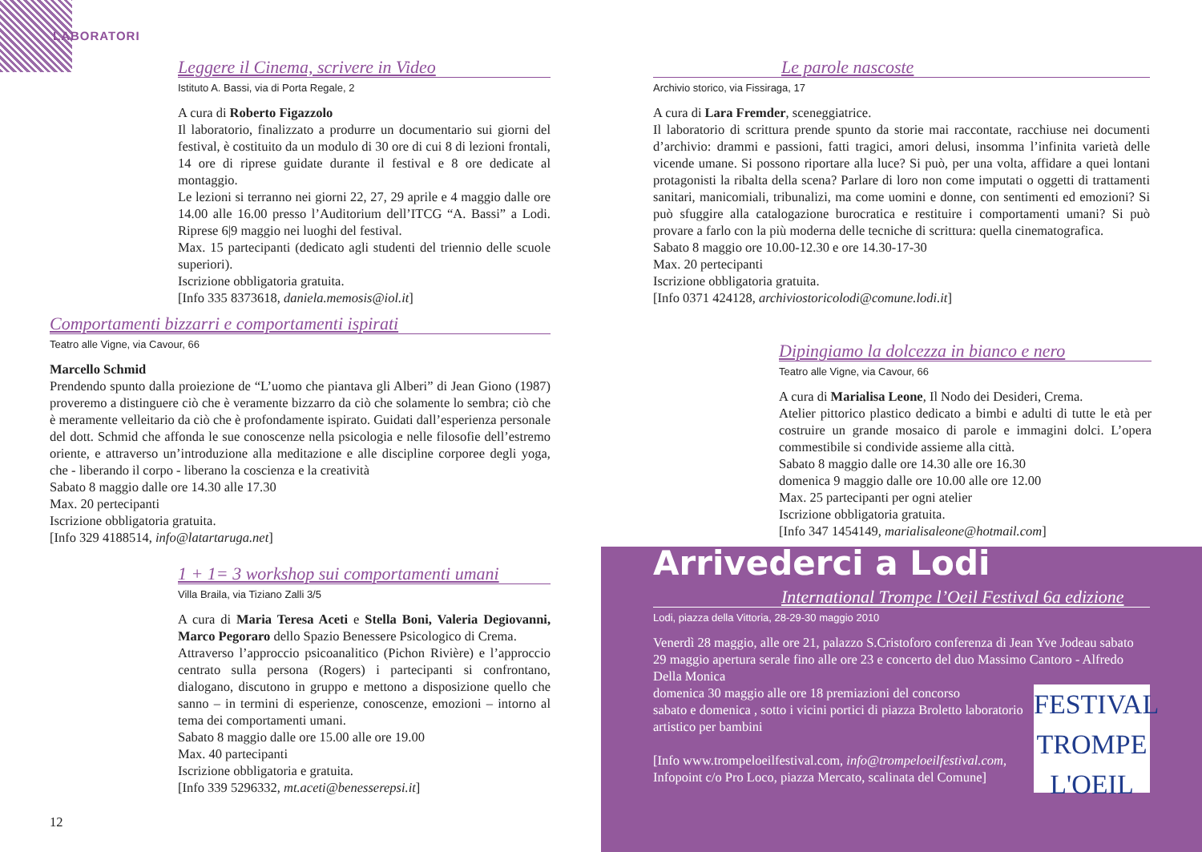LABORATORI
Leggere il Cinema, scrivere in Video
Istituto A. Bassi, via di Porta Regale, 2
A cura di Roberto Figazzolo
Il laboratorio, finalizzato a produrre un documentario sui giorni del festival, è costituito da un modulo di 30 ore di cui 8 di lezioni frontali, 14 ore di riprese guidate durante il festival e 8 ore dedicate al montaggio.
Le lezioni si terranno nei giorni 22, 27, 29 aprile e 4 maggio dalle ore 14.00 alle 16.00 presso l’Auditorium dell’ITCG “A. Bassi” a Lodi. Riprese 6|9 maggio nei luoghi del festival.
Max. 15 partecipanti (dedicato agli studenti del triennio delle scuole superiori).
Iscrizione obbligatoria gratuita.
[Info 335 8373618, daniela.memosis@iol.it]
Comportamenti bizzarri e comportamenti ispirati
Teatro alle Vigne, via Cavour, 66
Marcello Schmid
Prendendo spunto dalla proiezione de “L’uomo che piantava gli Alberi” di Jean Giono (1987) proveremo a distinguere ciò che è veramente bizzarro da ciò che solamente lo sembra; ciò che è meramente velleitario da ciò che è profondamente ispirato. Guidati dall’esperienza personale del dott. Schmid che affonda le sue conoscenze nella psicologia e nelle filosofie dell’estremo oriente, e attraverso un’introduzione alla meditazione e alle discipline corporee degli yoga, che - liberando il corpo - liberano la coscienza e la creatività
Sabato 8 maggio dalle ore 14.30 alle 17.30
Max. 20 pertecipanti
Iscrizione obbligatoria gratuita.
[Info 329 4188514, info@latartaruga.net]
1 + 1= 3 workshop sui comportamenti umani
Villa Braila, via Tiziano Zalli 3/5
A cura di Maria Teresa Aceti e Stella Boni, Valeria Degiovanni, Marco Pegoraro dello Spazio Benessere Psicologico di Crema.
Attraverso l’approccio psicoanalitico (Pichon Rivière) e l’approccio centrato sulla persona (Rogers) i partecipanti si confrontano, dialogano, discutono in gruppo e mettono a disposizione quello che sanno – in termini di esperienze, conoscenze, emozioni – intorno al tema dei comportamenti umani.
Sabato 8 maggio dalle ore 15.00 alle ore 19.00
Max. 40 partecipanti
Iscrizione obbligatoria e gratuita.
[Info 339 5296332, mt.aceti@benesserepsi.it]
12
Le parole nascoste
Archivio storico, via Fissiraga, 17
A cura di Lara Fremder, sceneggiatrice.
Il laboratorio di scrittura prende spunto da storie mai raccontate, racchiuse nei documenti d’archivio: drammi e passioni, fatti tragici, amori delusi, insomma l’infinita varietà delle vicende umane. Si possono riportare alla luce? Si può, per una volta, affidare a quei lontani protagonisti la ribalta della scena? Parlare di loro non come imputati o oggetti di trattamenti sanitari, manicomiali, tribunalizi, ma come uomini e donne, con sentimenti ed emozioni? Si può sfuggire alla catalogazione burocratica e restituire i comportamenti umani? Si può provare a farlo con la più moderna delle tecniche di scrittura: quella cinematografica.
Sabato 8 maggio ore 10.00-12.30 e ore 14.30-17-30
Max. 20 pertecipanti
Iscrizione obbligatoria gratuita.
[Info 0371 424128, archiviostoricolodi@comune.lodi.it]
Dipingiamo la dolcezza in bianco e nero
Teatro alle Vigne, via Cavour, 66
A cura di Marialisa Leone, Il Nodo dei Desideri, Crema.
Atelier pittorico plastico dedicato a bimbi e adulti di tutte le età per costruire un grande mosaico di parole e immagini dolci. L’opera commestibile si condivide assieme alla città.
Sabato 8 maggio dalle ore 14.30 alle ore 16.30
domenica 9 maggio dalle ore 10.00 alle ore 12.00
Max. 25 partecipanti per ogni atelier
Iscrizione obbligatoria gratuita.
[Info 347 1454149, marialisaleone@hotmail.com]
Arrivederci a Lodi
International Trompe l’Oeil Festival 6a edizione
Lodi, piazza della Vittoria, 28-29-30 maggio 2010
Venerdì 28 maggio, alle ore 21, palazzo S.Cristoforo conferenza di Jean Yve Jodeau sabato 29 maggio apertura serale fino alle ore 23 e concerto del duo Massimo Cantoro - Alfredo Della Monica
FESTIVAL
TROMPE
L'OEIL
domenica 30 maggio alle ore 18 premiazioni del concorso
sabato e domenica , sotto i vicini portici di piazza Broletto laboratorio artistico per bambini
[Info www.trompeloeilfestival.com, info@trompeloeilfestival.com, Infopoint c/o Pro Loco, piazza Mercato, scalinata del Comune]